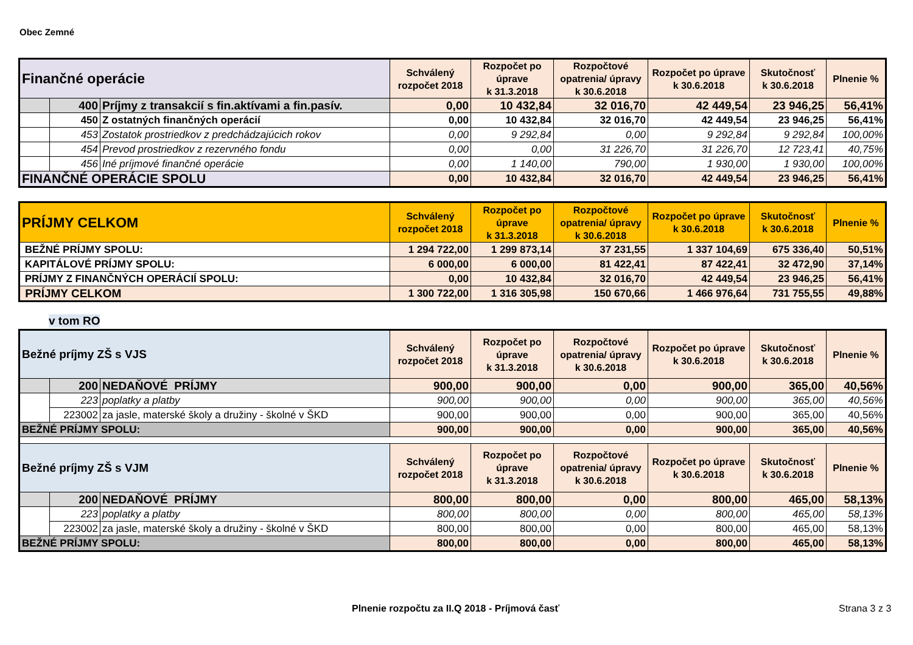Obec Zemné
| Finančné operácie | | | Schválený rozpočet 2018 | Rozpočet po úprave k 31.3.2018 | Rozpočtové opatrenia/ úpravy k 30.6.2018 | Rozpočet po úprave k 30.6.2018 | Skutočnosť k 30.6.2018 | Plnenie % |
| | 400 | Príjmy z transakcií s fin.aktívami a fin.pasív. | 0,00 | 10 432,84 | 32 016,70 | 42 449,54 | 23 946,25 | 56,41% |
| | 450 | Z ostatných finančných operácií | 0,00 | 10 432,84 | 32 016,70 | 42 449,54 | 23 946,25 | 56,41% |
| | 453 | Zostatok prostriedkov z predchádzajúcich rokov | 0,00 | 9 292,84 | 0,00 | 9 292,84 | 9 292,84 | 100,00% |
| | 454 | Prevod prostriedkov z rezervného fondu | 0,00 | 0,00 | 31 226,70 | 31 226,70 | 12 723,41 | 40,75% |
| | 456 | Iné príjmové finančné operácie | 0,00 | 1 140,00 | 790,00 | 1 930,00 | 1 930,00 | 100,00% |
| FINANČNÉ OPERÁCIE SPOLU | | | 0,00 | 10 432,84 | 32 016,70 | 42 449,54 | 23 946,25 | 56,41% |
| PRÍJMY CELKOM | Schválený rozpočet 2018 | Rozpočet po úprave k 31.3.2018 | Rozpočtové opatrenia/ úpravy k 30.6.2018 | Rozpočet po úprave k 30.6.2018 | Skutočnosť k 30.6.2018 | Plnenie % |
| BEŽNÉ PRÍJMY SPOLU: | 1 294 722,00 | 1 299 873,14 | 37 231,55 | 1 337 104,69 | 675 336,40 | 50,51% |
| KAPITÁLOVÉ PRÍJMY SPOLU: | 6 000,00 | 6 000,00 | 81 422,41 | 87 422,41 | 32 472,90 | 37,14% |
| PRÍJMY Z FINANČNÝCH OPERÁCIÍ SPOLU: | 0,00 | 10 432,84 | 32 016,70 | 42 449,54 | 23 946,25 | 56,41% |
| PRÍJMY CELKOM | 1 300 722,00 | 1 316 305,98 | 150 670,66 | 1 466 976,64 | 731 755,55 | 49,88% |
v tom RO
| Bežné príjmy ZŠ s VJS | | | Schválený rozpočet 2018 | Rozpočet po úprave k 31.3.2018 | Rozpočtové opatrenia/ úpravy k 30.6.2018 | Rozpočet po úprave k 30.6.2018 | Skutočnosť k 30.6.2018 | Plnenie % |
| | 200 | NEDAŇOVÉ PRÍJMY | 900,00 | 900,00 | 0,00 | 900,00 | 365,00 | 40,56% |
| | 223 | poplatky a platby | 900,00 | 900,00 | 0,00 | 900,00 | 365,00 | 40,56% |
| | 223002 | za jasle, materské školy a družiny - školné v ŠKD | 900,00 | 900,00 | 0,00 | 900,00 | 365,00 | 40,56% |
| BEŽNÉ PRÍJMY SPOLU: | | | 900,00 | 900,00 | 0,00 | 900,00 | 365,00 | 40,56% |
| Bežné príjmy ZŠ s VJM | | | Schválený rozpočet 2018 | Rozpočet po úprave k 31.3.2018 | Rozpočtové opatrenia/ úpravy k 30.6.2018 | Rozpočet po úprave k 30.6.2018 | Skutočnosť k 30.6.2018 | Plnenie % |
| | 200 | NEDAŇOVÉ PRÍJMY | 800,00 | 800,00 | 0,00 | 800,00 | 465,00 | 58,13% |
| | 223 | poplatky a platby | 800,00 | 800,00 | 0,00 | 800,00 | 465,00 | 58,13% |
| | 223002 | za jasle, materské školy a družiny - školné v ŠKD | 800,00 | 800,00 | 0,00 | 800,00 | 465,00 | 58,13% |
| BEŽNÉ PRÍJMY SPOLU: | | | 800,00 | 800,00 | 0,00 | 800,00 | 465,00 | 58,13% |
Plnenie rozpočtu za II.Q 2018 - Príjmová časť Strana 3 z 3